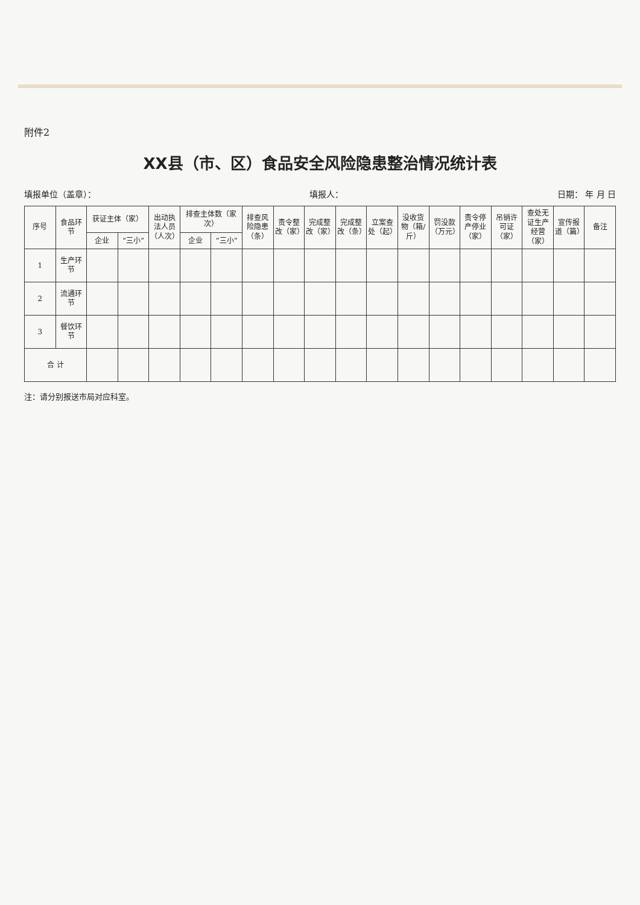附件2
XX县（市、区）食品安全风险隐患整治情况统计表
填报单位（盖章）： 填报人： 日期： 年 月 日
| 序号 | 食品环节 | 获证主体（家） | | 出动执法人员（人次） | 排查主体数（家次） | | 排查风险隐患（条） | 责令整改（家） | 完成整改（家） | 完成整改（条） | 立案查处（起） | 没收货物（箱/斤） | 罚没款（万元） | 责令停产停业（家） | 吊销许可证（家） | 查处无证生产经营（家） | 宣传报道（篇） | 备注 |
| --- | --- | --- | --- | --- | --- | --- | --- | --- | --- | --- | --- | --- | --- | --- | --- | --- | --- | --- |
| | | 企业 | “三小” | | 企业 | “三小” | | | | | | | | | | | | |
| 1 | 生产环节 | | | | | | | | | | | | | | | | | |
| 2 | 流通环节 | | | | | | | | | | | | | | | | | |
| 3 | 餐饮环节 | | | | | | | | | | | | | | | | | |
| 合 计 | | | | | | | | | | | | | | | | | | |
注：请分别报送市局对应科室。